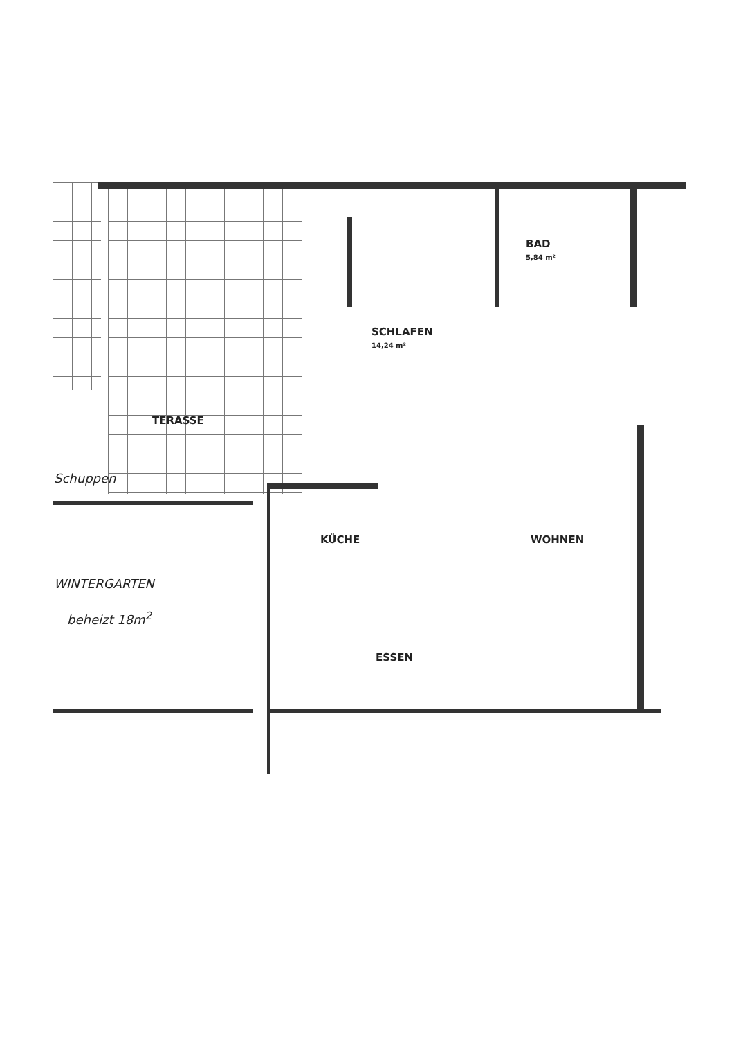SCHLAFEN
14,24 m²
BAD
5,84 m²
TERASSE
Schuppen
KÜCHE WOHNEN
WINTERGARTEN
beheizt 18m<sup>2</sup>
ESSEN